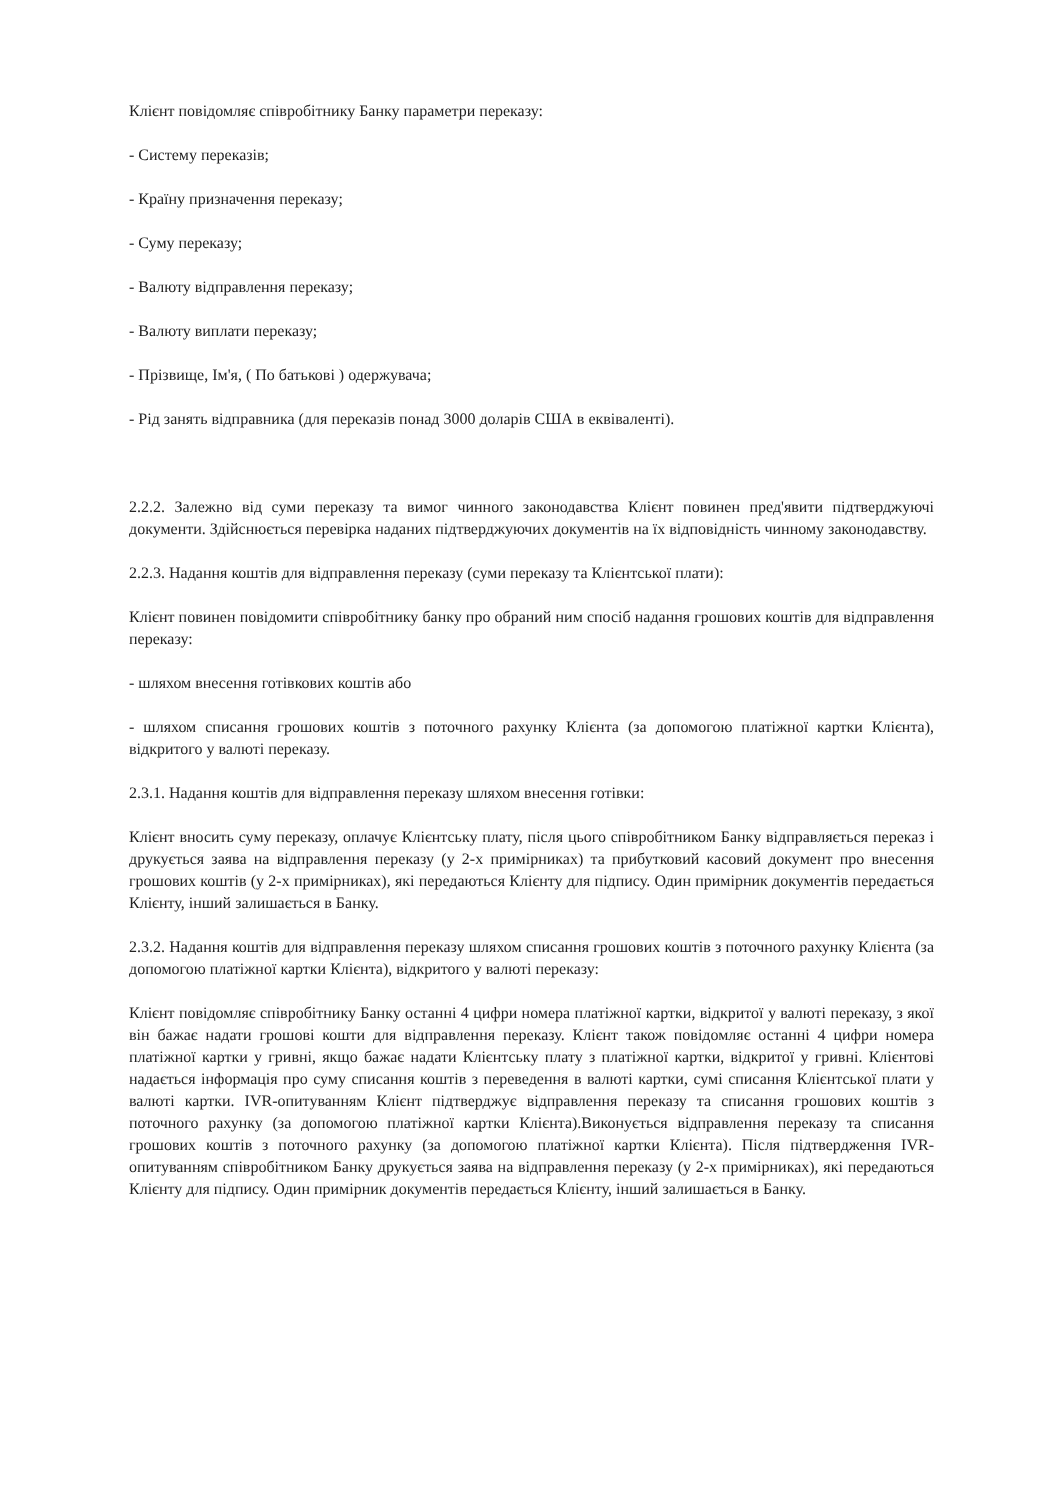Клієнт повідомляє співробітнику Банку параметри переказу:
- Систему переказів;
- Країну призначення переказу;
- Суму переказу;
- Валюту відправлення переказу;
- Валюту виплати переказу;
- Прізвище, Ім'я, ( По батькові ) одержувача;
- Рід занять відправника (для переказів понад 3000 доларів США в еквіваленті).
2.2.2. Залежно від суми переказу та вимог чинного законодавства Клієнт повинен пред'явити підтверджуючі документи. Здійснюється перевірка наданих підтверджуючих документів на їх відповідність чинному законодавству.
2.2.3. Надання коштів для відправлення переказу (суми переказу та Клієнтської плати):
Клієнт повинен повідомити співробітнику банку про обраний ним спосіб надання грошових коштів для відправлення переказу:
- шляхом внесення готівкових коштів або
- шляхом списання грошових коштів з поточного рахунку Клієнта (за допомогою платіжної картки Клієнта), відкритого у валюті переказу.
2.3.1. Надання коштів для відправлення переказу шляхом внесення готівки:
Клієнт вносить суму переказу, оплачує Клієнтську плату, після цього співробітником Банку відправляється переказ і друкується заява на відправлення переказу (у 2-х примірниках) та прибутковий касовий документ про внесення грошових коштів (у 2-х примірниках), які передаються Клієнту для підпису. Один примірник документів передається Клієнту, інший залишається в Банку.
2.3.2. Надання коштів для відправлення переказу шляхом списання грошових коштів з поточного рахунку Клієнта (за допомогою платіжної картки Клієнта), відкритого у валюті переказу:
Клієнт повідомляє співробітнику Банку останні 4 цифри номера платіжної картки, відкритої у валюті переказу, з якої він бажає надати грошові кошти для відправлення переказу. Клієнт також повідомляє останні 4 цифри номера платіжної картки у гривні, якщо бажає надати Клієнтську плату з платіжної картки, відкритої у гривні. Клієнтові надається інформація про суму списання коштів з переведення в валюті картки, сумі списання Клієнтської плати у валюті картки. IVR-опитуванням Клієнт підтверджує відправлення переказу та списання грошових коштів з поточного рахунку (за допомогою платіжної картки Клієнта).Виконується відправлення переказу та списання грошових коштів з поточного рахунку (за допомогою платіжної картки Клієнта). Після підтвердження IVR-опитуванням співробітником Банку друкується заява на відправлення переказу (у 2-х примірниках), які передаються Клієнту для підпису. Один примірник документів передається Клієнту, інший залишається в Банку.